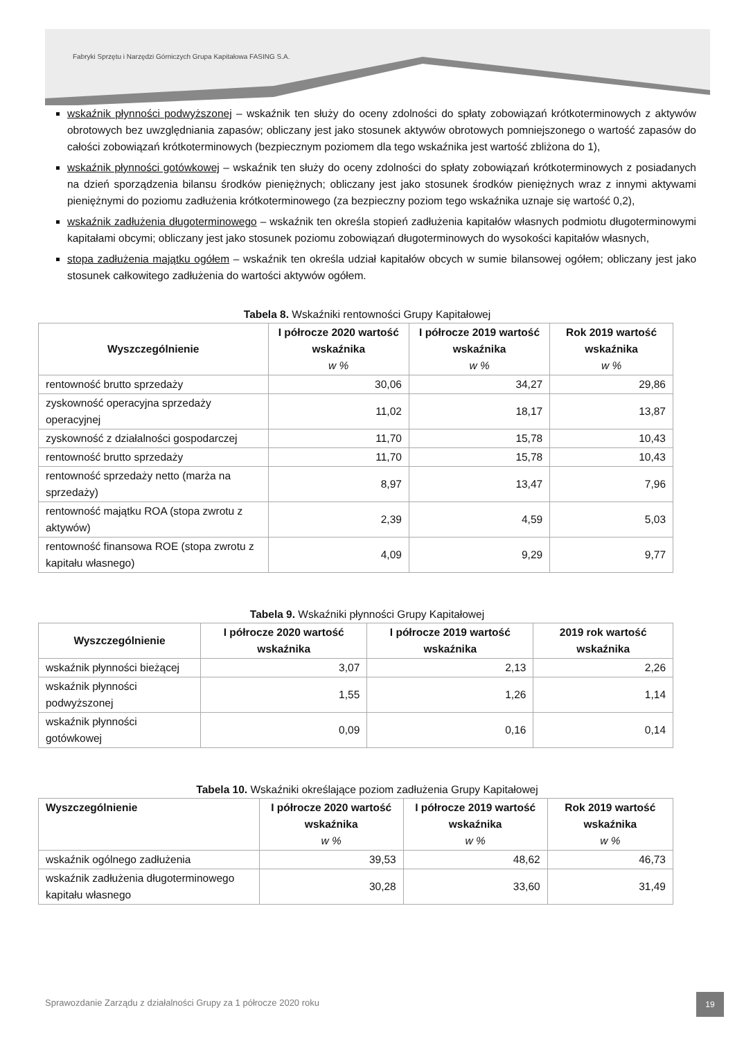Fabryki Sprzętu i Narzędzi Górniczych Grupa Kapitałowa FASING S.A.
wskaźnik płynności podwyższonej – wskaźnik ten służy do oceny zdolności do spłaty zobowiązań krótkoterminowych z aktywów obrotowych bez uwzględniania zapasów; obliczany jest jako stosunek aktywów obrotowych pomniejszonego o wartość zapasów do całości zobowiązań krótkoterminowych (bezpiecznym poziomem dla tego wskaźnika jest wartość zbliżona do 1),
wskaźnik płynności gotówkowej – wskaźnik ten służy do oceny zdolności do spłaty zobowiązań krótkoterminowych z posiadanych na dzień sporządzenia bilansu środków pieniężnych; obliczany jest jako stosunek środków pieniężnych wraz z innymi aktywami pieniężnymi do poziomu zadłużenia krótkoterminowego (za bezpieczny poziom tego wskaźnika uznaje się wartość 0,2),
wskaźnik zadłużenia długoterminowego – wskaźnik ten określa stopień zadłużenia kapitałów własnych podmiotu długoterminowymi kapitałami obcymi; obliczany jest jako stosunek poziomu zobowiązań długoterminowych do wysokości kapitałów własnych,
stopa zadłużenia majątku ogółem – wskaźnik ten określa udział kapitałów obcych w sumie bilansowej ogółem; obliczany jest jako stosunek całkowitego zadłużenia do wartości aktywów ogółem.
Tabela 8. Wskaźniki rentowności Grupy Kapitałowej
| Wyszczególnienie | I półrocze 2020 wartość wskaźnika w % | I półrocze 2019 wartość wskaźnika w % | Rok 2019 wartość wskaźnika w % |
| --- | --- | --- | --- |
| rentowność brutto sprzedaży | 30,06 | 34,27 | 29,86 |
| zyskowność operacyjna sprzedaży operacyjnej | 11,02 | 18,17 | 13,87 |
| zyskowność z działalności gospodarczej | 11,70 | 15,78 | 10,43 |
| rentowność brutto sprzedaży | 11,70 | 15,78 | 10,43 |
| rentowność sprzedaży netto (marża na sprzedaży) | 8,97 | 13,47 | 7,96 |
| rentowność majątku ROA (stopa zwrotu z aktywów) | 2,39 | 4,59 | 5,03 |
| rentowność finansowa ROE (stopa zwrotu z kapitału własnego) | 4,09 | 9,29 | 9,77 |
Tabela 9. Wskaźniki płynności Grupy Kapitałowej
| Wyszczególnienie | I półrocze 2020 wartość wskaźnika | I półrocze 2019 wartość wskaźnika | 2019 rok wartość wskaźnika |
| --- | --- | --- | --- |
| wskaźnik płynności bieżącej | 3,07 | 2,13 | 2,26 |
| wskaźnik płynności podwyższonej | 1,55 | 1,26 | 1,14 |
| wskaźnik płynności gotówkowej | 0,09 | 0,16 | 0,14 |
Tabela 10. Wskaźniki określające poziom zadłużenia Grupy Kapitałowej
| Wyszczególnienie | I półrocze 2020 wartość wskaźnika w % | I półrocze 2019 wartość wskaźnika w % | Rok 2019 wartość wskaźnika w % |
| --- | --- | --- | --- |
| wskaźnik ogólnego zadłużenia | 39,53 | 48,62 | 46,73 |
| wskaźnik zadłużenia długoterminowego kapitału własnego | 30,28 | 33,60 | 31,49 |
Sprawozdanie Zarządu z działalności Grupy za 1 półrocze 2020 roku
19